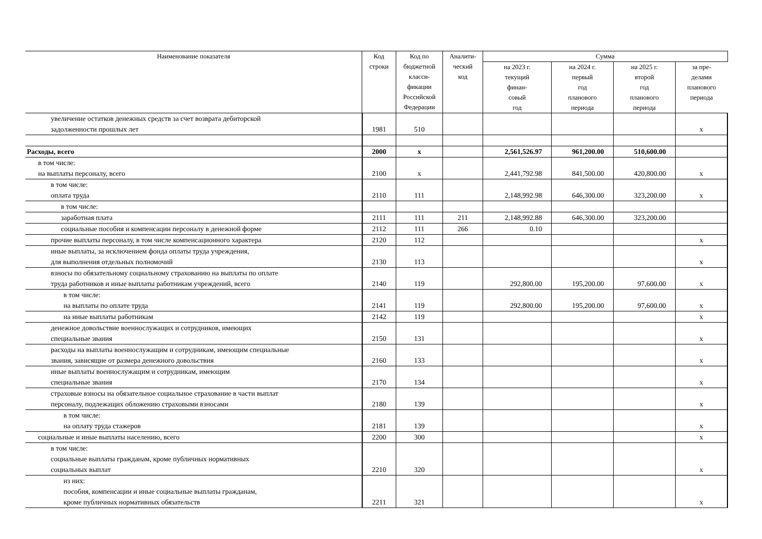| Наименование показателя | Код строки | Код по бюджетной класси- фикации Российской Федерации | Аналити- ческий код | Сумма | | | |
| --- | --- | --- | --- | --- | --- | --- | --- |
| | | | | на 2023 г. текущий финан- совый год | на 2024 г. первый год планового периода | на 2025 г. второй год планового периода | за пре- делами планового периода |
| увеличение остатков денежных средств за счет возврата дебиторской задолженности прошлых лет | 1981 | 510 | | | | | x |
| Расходы, всего | 2000 | x | | 2,561,526.97 | 961,200.00 | 510,600.00 | |
| в том числе: на выплаты персоналу, всего | 2100 | x | | 2,441,792.98 | 841,500.00 | 420,800.00 | x |
| в том числе: оплата труда | 2110 | 111 | | 2,148,992.98 | 646,300.00 | 323,200.00 | x |
| в том числе: | | | | | | | |
| заработная плата | 2111 | 111 | 211 | 2,148,992.88 | 646,300.00 | 323,200.00 | |
| социальные пособия и компенсации персоналу в денежной форме | 2112 | 111 | 266 | 0.10 | | | |
| прочие выплаты персоналу, в том числе компенсационного характера | 2120 | 112 | | | | | x |
| иные выплаты, за исключением фонда оплаты труда учреждения, для выполнения отдельных полномочий | 2130 | 113 | | | | | x |
| взносы по обязательному социальному страхованию на выплаты по оплате труда работников и иные выплаты работникам учреждений, всего | 2140 | 119 | | 292,800.00 | 195,200.00 | 97,600.00 | x |
| в том числе: на выплаты по оплате труда | 2141 | 119 | | 292,800.00 | 195,200.00 | 97,600.00 | x |
| на иные выплаты работникам | 2142 | 119 | | | | | x |
| денежное довольствие военнослужащих и сотрудников, имеющих специальные звания | 2150 | 131 | | | | | x |
| расходы на выплаты военнослужащим и сотрудникам, имеющим специальные звания, зависящие от размера денежного довольствия | 2160 | 133 | | | | | x |
| иные выплаты военнослужащим и сотрудникам, имеющим специальные звания | 2170 | 134 | | | | | x |
| страховые взносы на обязательное социальное страхование в части выплат персоналу, подлежащих обложению страховыми взносами | 2180 | 139 | | | | | x |
| в том числе: на оплату труда стажеров | 2181 | 139 | | | | | x |
| социальные и иные выплаты населению, всего | 2200 | 300 | | | | | x |
| в том числе: социальные выплаты гражданам, кроме публичных нормативных социальных выплат | 2210 | 320 | | | | | x |
| из них: пособия, компенсации и иные социальные выплаты гражданам, кроме публичных нормативных обязательств | 2211 | 321 | | | | | x |